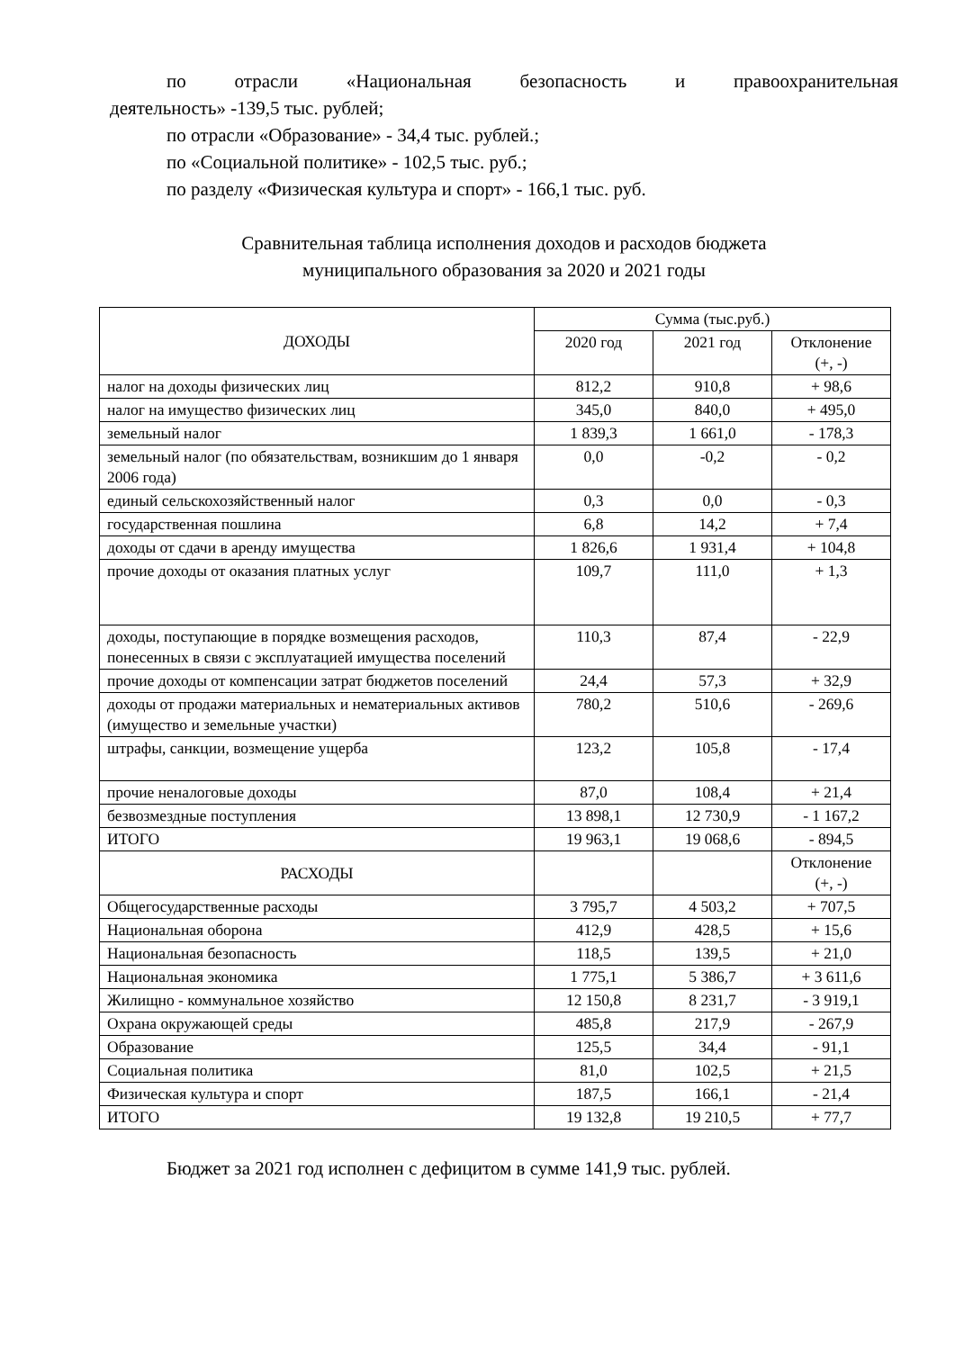по отрасли «Национальная безопасность и правоохранительная
деятельность» -139,5 тыс. рублей;
по отрасли «Образование» - 34,4 тыс. рублей.;
по «Социальной политике» - 102,5 тыс. руб.;
по разделу «Физическая культура и спорт» - 166,1 тыс. руб.
Сравнительная таблица исполнения доходов и расходов бюджета
муниципального образования за 2020 и 2021 годы
| ДОХОДЫ | Сумма (тыс.руб.) | | |
| --- | --- | --- | --- |
| | 2020 год | 2021 год | Отклонение (+, -) |
| налог на доходы физических лиц | 812,2 | 910,8 | + 98,6 |
| налог на имущество физических лиц | 345,0 | 840,0 | + 495,0 |
| земельный налог | 1 839,3 | 1 661,0 | - 178,3 |
| земельный налог (по обязательствам, возникшим до 1 января 2006 года) | 0,0 | -0,2 | - 0,2 |
| единый сельскохозяйственный налог | 0,3 | 0,0 | - 0,3 |
| государственная пошлина | 6,8 | 14,2 | + 7,4 |
| доходы от сдачи в аренду имущества | 1 826,6 | 1 931,4 | + 104,8 |
| прочие доходы от оказания платных услуг | 109,7 | 111,0 | + 1,3 |
| доходы, поступающие в порядке возмещения расходов, понесенных в связи с эксплуатацией имущества поселений | 110,3 | 87,4 | - 22,9 |
| прочие доходы от компенсации затрат бюджетов поселений | 24,4 | 57,3 | + 32,9 |
| доходы от продажи материальных и нематериальных активов (имущество и земельные участки) | 780,2 | 510,6 | - 269,6 |
| штрафы, санкции, возмещение ущерба | 123,2 | 105,8 | - 17,4 |
| прочие неналоговые доходы | 87,0 | 108,4 | + 21,4 |
| безвозмездные поступления | 13 898,1 | 12 730,9 | - 1 167,2 |
| ИТОГО | 19 963,1 | 19 068,6 | - 894,5 |
| РАСХОДЫ | | | Отклонение (+, -) |
| Общегосударственные расходы | 3 795,7 | 4 503,2 | + 707,5 |
| Национальная оборона | 412,9 | 428,5 | + 15,6 |
| Национальная безопасность | 118,5 | 139,5 | + 21,0 |
| Национальная экономика | 1 775,1 | 5 386,7 | + 3 611,6 |
| Жилищно - коммунальное хозяйство | 12 150,8 | 8 231,7 | - 3 919,1 |
| Охрана окружающей среды | 485,8 | 217,9 | - 267,9 |
| Образование | 125,5 | 34,4 | - 91,1 |
| Социальная политика | 81,0 | 102,5 | + 21,5 |
| Физическая культура и спорт | 187,5 | 166,1 | - 21,4 |
| ИТОГО | 19 132,8 | 19 210,5 | + 77,7 |
Бюджет за 2021 год исполнен с дефицитом в сумме 141,9 тыс. рублей.